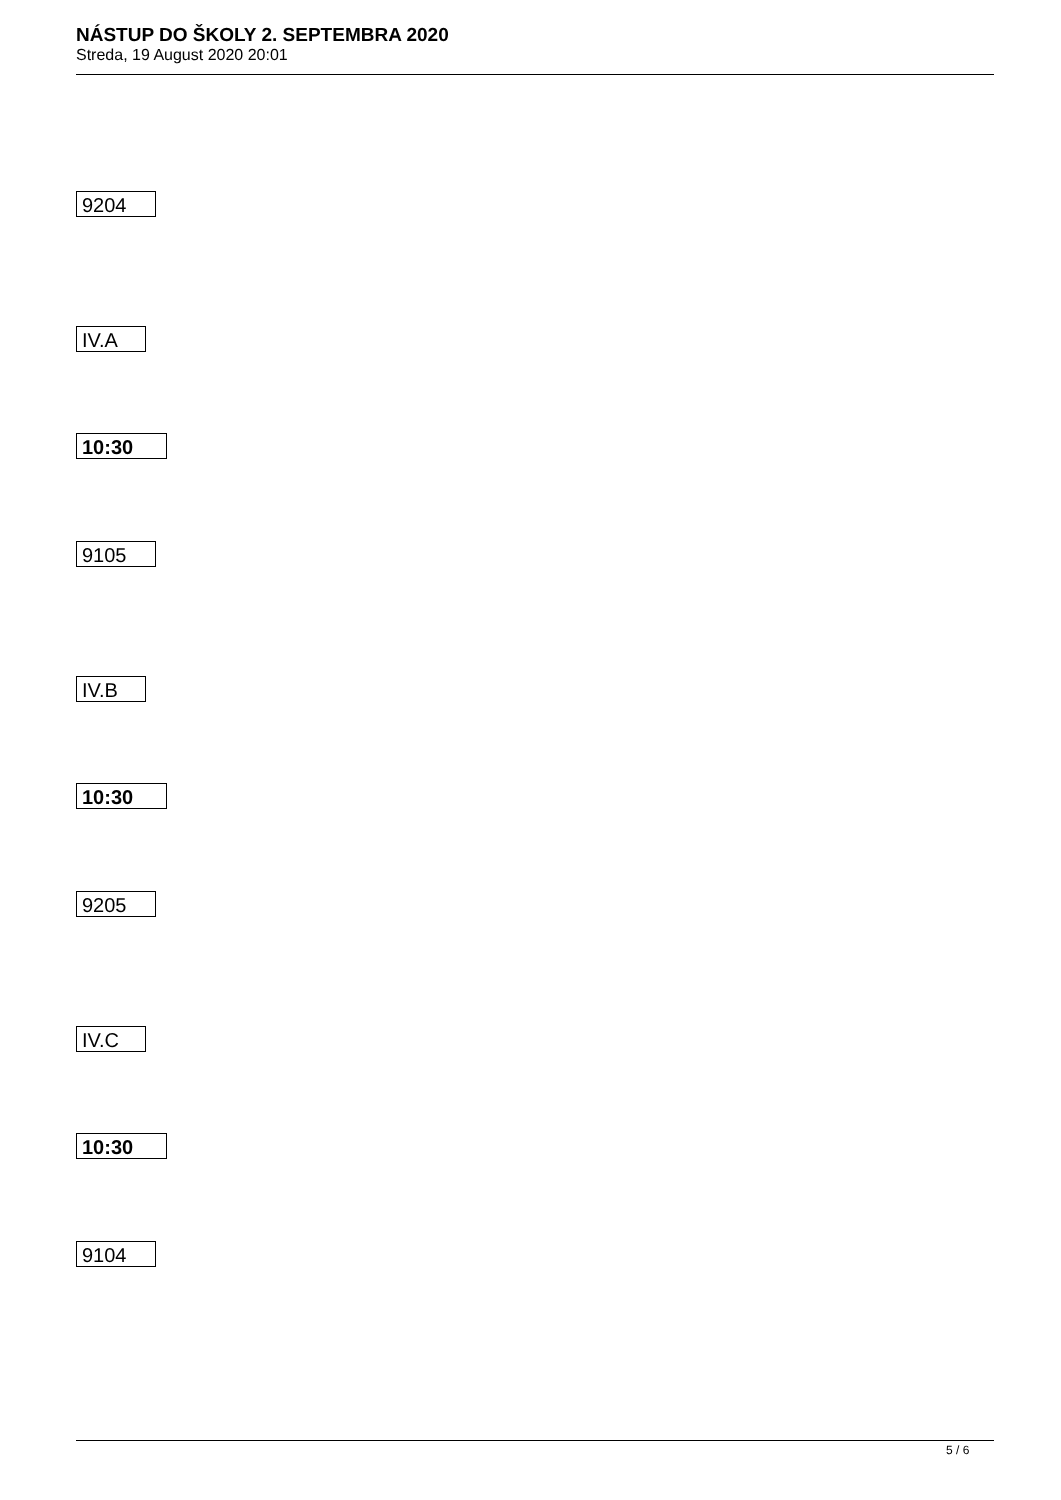NÁSTUP DO ŠKOLY 2. SEPTEMBRA 2020
Streda, 19 August 2020 20:01
9204
IV.A
10:30
9105
IV.B
10:30
9205
IV.C
10:30
9104
5 / 6